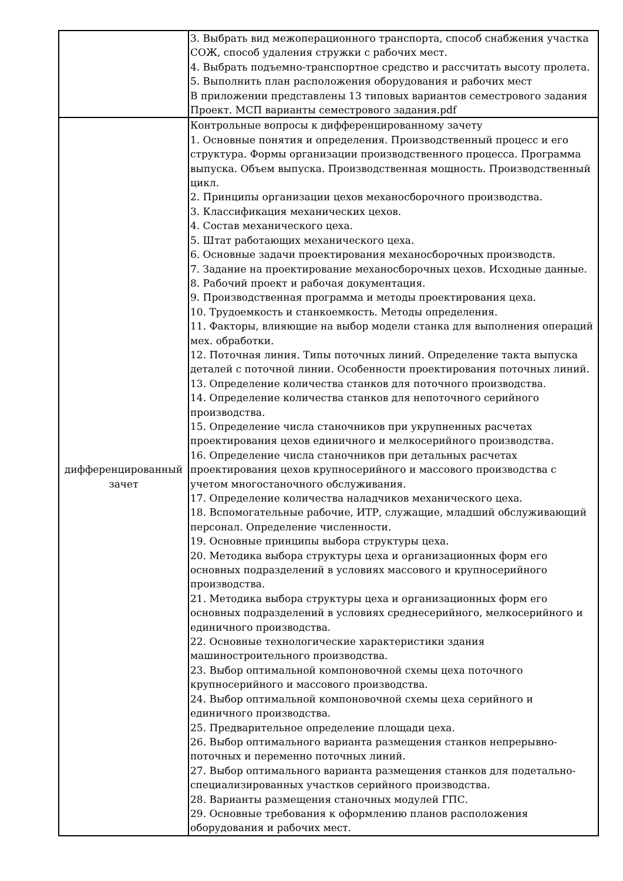| | 3. Выбрать вид межоперационного транспорта, способ снабжения участка СОЖ, способ удаления стружки с рабочих мест. 4. Выбрать подъемно-транспортное средство и рассчитать высоту пролета. 5. Выполнить план расположения оборудования и рабочих мест В приложении представлены 13 типовых вариантов семестрового задания Проект. МСП варианты семестрового задания.pdf |
| дифференцированный зачет | Контрольные вопросы к дифференцированному зачету 1. Основные понятия и определения. Производственный процесс и его структура. Формы организации производственного процесса. Программа выпуска. Объем выпуска. Производственная мощность. Производственный цикл. 2. Принципы организации цехов механосборочного производства. 3. Классификация механических цехов. 4. Состав механического цеха. 5. Штат работающих механического цеха. 6. Основные задачи проектирования механосборочных производств. 7. Задание на проектирование механосборочных цехов. Исходные данные. 8. Рабочий проект и рабочая документация. 9. Производственная программа и методы проектирования цеха. 10. Трудоемкость и станкоемкость. Методы определения. 11. Факторы, влияющие на выбор модели станка для выполнения операций мех. обработки. 12. Поточная линия. Типы поточных линий. Определение такта выпуска деталей с поточной линии. Особенности проектирования поточных линий. 13. Определение количества станков для поточного производства. 14. Определение количества станков для непоточного серийного производства. 15. Определение числа станочников при укрупненных расчетах проектирования цехов единичного и мелкосерийного производства. 16. Определение числа станочников при детальных расчетах проектирования цехов крупносерийного и массового производства с учетом многостаночного обслуживания. 17. Определение количества наладчиков механического цеха. 18. Вспомогательные рабочие, ИТР, служащие, младший обслуживающий персонал. Определение численности. 19. Основные принципы выбора структуры цеха. 20. Методика выбора структуры цеха и организационных форм его основных подразделений в условиях массового и крупносерийного производства. 21. Методика выбора структуры цеха и организационных форм его основных подразделений в условиях среднесерийного, мелкосерийного и единичного производства. 22. Основные технологические характеристики здания машиностроительного производства. 23. Выбор оптимальной компоновочной схемы цеха поточного крупносерийного и массового производства. 24. Выбор оптимальной компоновочной схемы цеха серийного и единичного производства. 25. Предварительное определение площади цеха. 26. Выбор оптимального варианта размещения станков непрерывно-поточных и переменно поточных линий. 27. Выбор оптимального варианта размещения станков для подетально-специализированных участков серийного производства. 28. Варианты размещения станочных модулей ГПС. 29. Основные требования к оформлению планов расположения оборудования и рабочих мест. |